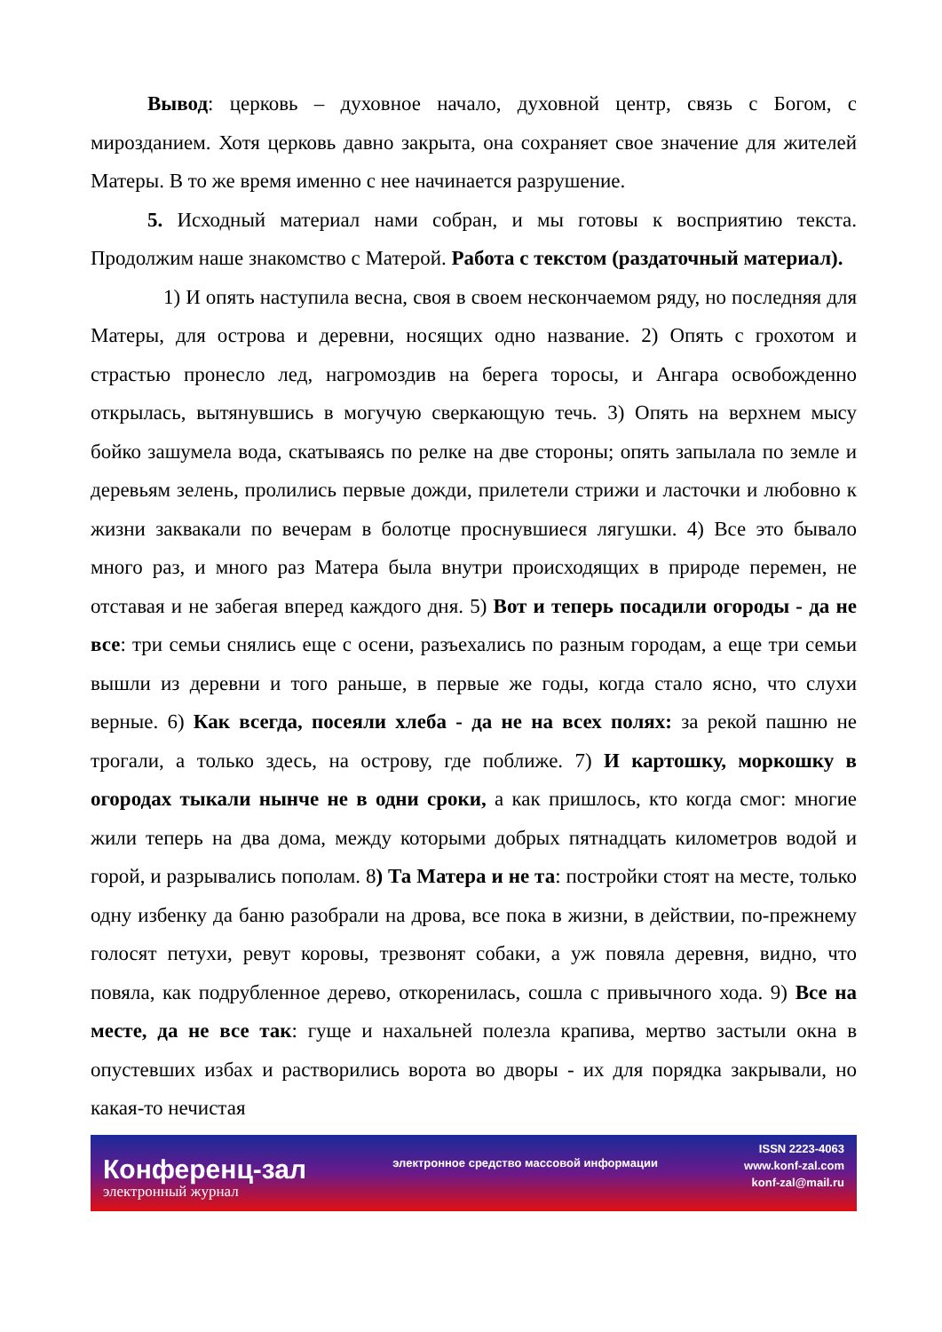Вывод: церковь – духовное начало, духовной центр, связь с Богом, с мирозданием. Хотя церковь давно закрыта, она сохраняет свое значение для жителей Матеры. В то же время именно с нее начинается разрушение.
5. Исходный материал нами собран, и мы готовы к восприятию текста. Продолжим наше знакомство с Матерой. Работа с текстом (раздаточный материал).
1) И опять наступила весна, своя в своем нескончаемом ряду, но последняя для Матеры, для острова и деревни, носящих одно название. 2) Опять с грохотом и страстью пронесло лед, нагромоздив на берега торосы, и Ангара освобожденно открылась, вытянувшись в могучую сверкающую течь. 3) Опять на верхнем мысу бойко зашумела вода, скатываясь по релке на две стороны; опять запылала по земле и деревьям зелень, пролились первые дожди, прилетели стрижи и ласточки и любовно к жизни заквакали по вечерам в болотце проснувшиеся лягушки. 4) Все это бывало много раз, и много раз Матера была внутри происходящих в природе перемен, не отставая и не забегая вперед каждого дня. 5) Вот и теперь посадили огороды - да не все: три семьи снялись еще с осени, разъехались по разным городам, а еще три семьи вышли из деревни и того раньше, в первые же годы, когда стало ясно, что слухи верные. 6) Как всегда, посеяли хлеба - да не на всех полях: за рекой пашню не трогали, а только здесь, на острову, где поближе. 7) И картошку, моркошку в огородах тыкали нынче не в одни сроки, а как пришлось, кто когда смог: многие жили теперь на два дома, между которыми добрых пятнадцать километров водой и горой, и разрывались пополам. 8) Та Матера и не та: постройки стоят на месте, только одну избенку да баню разобрали на дрова, все пока в жизни, в действии, по-прежнему голосят петухи, ревут коровы, трезвонят собаки, а уж повяла деревня, видно, что повяла, как подрубленное дерево, откоренилась, сошла с привычного хода. 9) Все на месте, да не все так: гуще и нахальней полезла крапива, мертво застыли окна в опустевших избах и растворились ворота во дворы - их для порядка закрывали, но какая-то нечистая
Конференц-зал
электронный журнал
электронное средство массовой информации
ISSN 2223-4063
www.konf-zal.com
konf-zal@mail.ru